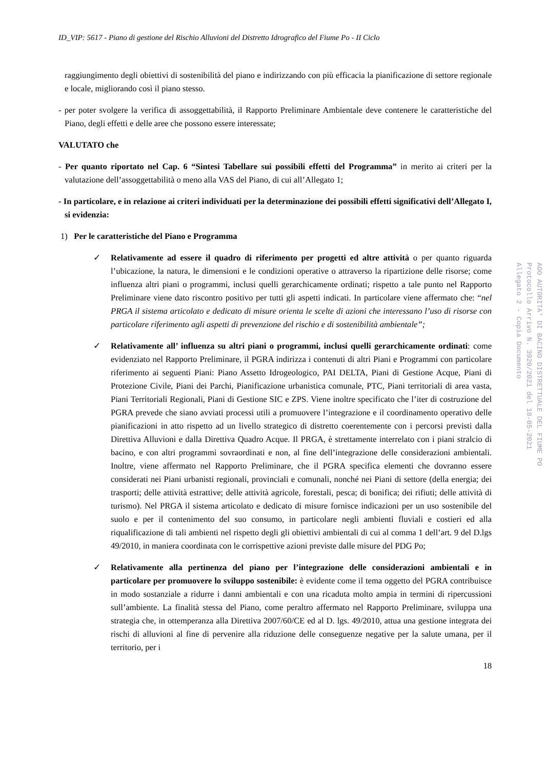ID_VIP: 5617 - Piano di gestione del Rischio Alluvioni del Distretto Idrografico del Fiume Po - II Ciclo
raggiungimento degli obiettivi di sostenibilità del piano e indirizzando con più efficacia la pianificazione di settore regionale e locale, migliorando così il piano stesso.
- per poter svolgere la verifica di assoggettabilità, il Rapporto Preliminare Ambientale deve contenere le caratteristiche del Piano, degli effetti e delle aree che possono essere interessate;
VALUTATO che
- Per quanto riportato nel Cap. 6 “Sintesi Tabellare sui possibili effetti del Programma” in merito ai criteri per la valutazione dell’assoggettabilità o meno alla VAS del Piano, di cui all’Allegato 1;
- In particolare, e in relazione ai criteri individuati per la determinazione dei possibili effetti significativi dell’Allegato I, si evidenzia:
1) Per le caratteristiche del Piano e Programma
✓ Relativamente ad essere il quadro di riferimento per progetti ed altre attività o per quanto riguarda l’ubicazione, la natura, le dimensioni e le condizioni operative o attraverso la ripartizione delle risorse; come influenza altri piani o programmi, inclusi quelli gerarchicamente ordinati; rispetto a tale punto nel Rapporto Preliminare viene dato riscontro positivo per tutti gli aspetti indicati. In particolare viene affermato che: “nel PRGA il sistema articolato e dedicato di misure orienta le scelte di azioni che interessano l’uso di risorse con particolare riferimento agli aspetti di prevenzione del rischio e di sostenibilità ambientale”;
✓ Relativamente all’ influenza su altri piani o programmi, inclusi quelli gerarchicamente ordinati: come evidenziato nel Rapporto Preliminare, il PGRA indirizza i contenuti di altri Piani e Programmi con particolare riferimento ai seguenti Piani: Piano Assetto Idrogeologico, PAI DELTA, Piani di Gestione Acque, Piani di Protezione Civile, Piani dei Parchi, Pianificazione urbanistica comunale, PTC, Piani territoriali di area vasta, Piani Territoriali Regionali, Piani di Gestione SIC e ZPS. Viene inoltre specificato che l’iter di costruzione del PGRA prevede che siano avviati processi utili a promuovere l’integrazione e il coordinamento operativo delle pianificazioni in atto rispetto ad un livello strategico di distretto coerentemente con i percorsi previsti dalla Direttiva Alluvioni e dalla Direttiva Quadro Acque. Il PRGA, è strettamente interrelato con i piani stralcio di bacino, e con altri programmi sovraordinati e non, al fine dell’integrazione delle considerazioni ambientali. Inoltre, viene affermato nel Rapporto Preliminare, che il PGRA specifica elementi che dovranno essere considerati nei Piani urbanisti regionali, provinciali e comunali, nonché nei Piani di settore (della energia; dei trasporti; delle attività estrattive; delle attività agricole, forestali, pesca; di bonifica; dei rifiuti; delle attività di turismo). Nel PRGA il sistema articolato e dedicato di misure fornisce indicazioni per un uso sostenibile del suolo e per il contenimento del suo consumo, in particolare negli ambienti fluviali e costieri ed alla riqualificazione di tali ambienti nel rispetto degli gli obiettivi ambientali di cui al comma 1 dell’art. 9 del D.lgs 49/2010, in maniera coordinata con le corrispettive azioni previste dalle misure del PDG Po;
✓ Relativamente alla pertinenza del piano per l’integrazione delle considerazioni ambientali e in particolare per promuovere lo sviluppo sostenibile: è evidente come il tema oggetto del PGRA contribuisce in modo sostanziale a ridurre i danni ambientali e con una ricaduta molto ampia in termini di ripercussioni sull’ambiente. La finalità stessa del Piano, come peraltro affermato nel Rapporto Preliminare, sviluppa una strategia che, in ottemperanza alla Direttiva 2007/60/CE ed al D. lgs. 49/2010, attua una gestione integrata dei rischi di alluvioni al fine di pervenire alla riduzione delle conseguenze negative per la salute umana, per il territorio, per i
18
AOO AUTORITA' DI BACINO DISTRETTUALE DEL FIUME PO
Protocollo Arrivo N. 3920/2021 del 18-05-2021
Allegato 2 - Copia Documento